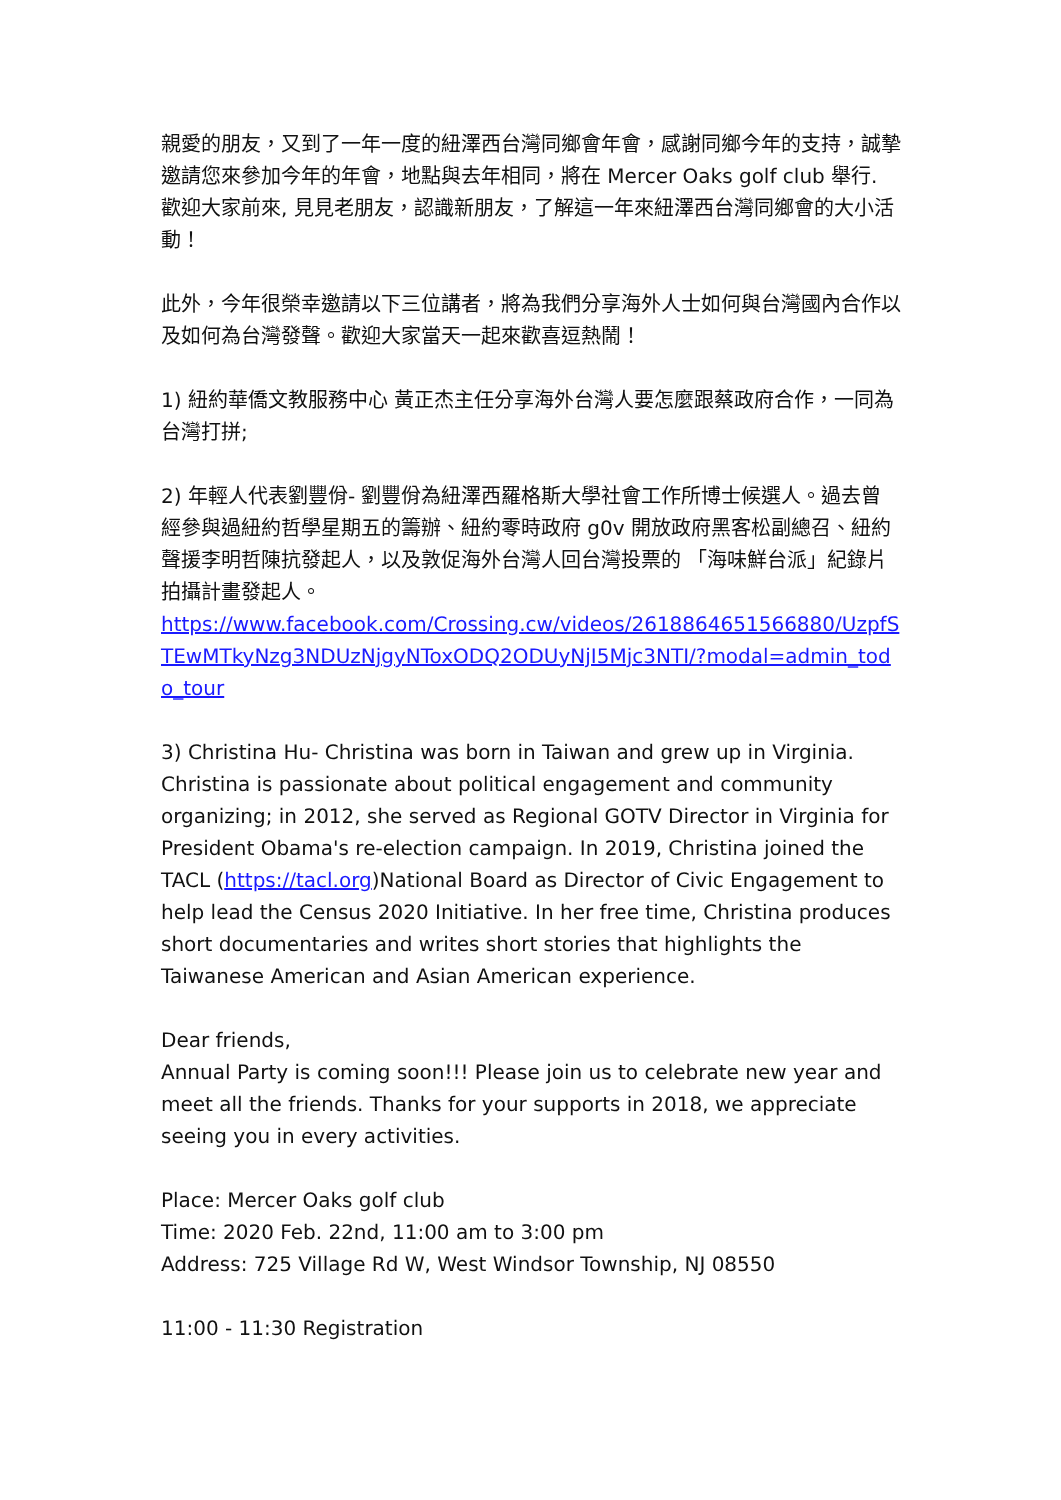親愛的朋友，又到了一年一度的紐澤西台灣同鄉會年會，感謝同鄉今年的支持，誠摯邀請您來參加今年的年會，地點與去年相同，將在 Mercer Oaks golf club 舉行. 歡迎大家前來, 見見老朋友，認識新朋友，了解這一年來紐澤西台灣同鄉會的大小活動！
此外，今年很榮幸邀請以下三位講者，將為我們分享海外人士如何與台灣國內合作以及如何為台灣發聲。歡迎大家當天一起來歡喜逗熱鬧！
1) 紐約華僑文教服務中心 黃正杰主任分享海外台灣人要怎麼跟蔡政府合作，一同為台灣打拼;
2) 年輕人代表劉豐佾- 劉豐佾為紐澤西羅格斯大學社會工作所博士候選人。過去曾經參與過紐約哲學星期五的籌辦、紐約零時政府 g0v 開放政府黑客松副總召、紐約聲援李明哲陳抗發起人，以及敦促海外台灣人回台灣投票的 「海味鮮台派」紀錄片拍攝計畫發起人。
https://www.facebook.com/Crossing.cw/videos/2618864651566880/UzpfSTEwMTkyNzg3NDUzNjgyNToxODQ2ODUyNjI5Mjc3NTI/?modal=admin_todo_tour
3) Christina Hu- Christina was born in Taiwan and grew up in Virginia. Christina is passionate about political engagement and community organizing; in 2012, she served as Regional GOTV Director in Virginia for President Obama's re-election campaign. In 2019, Christina joined the TACL (https://tacl.org)National Board as Director of Civic Engagement to help lead the Census 2020 Initiative. In her free time, Christina produces short documentaries and writes short stories that highlights the Taiwanese American and Asian American experience.
Dear friends,
Annual Party is coming soon!!! Please join us to celebrate new year and meet all the friends. Thanks for your supports in 2018, we appreciate seeing you in every activities.
Place: Mercer Oaks golf club
Time: 2020 Feb. 22nd, 11:00 am to 3:00 pm
Address: 725 Village Rd W, West Windsor Township, NJ 08550
11:00 - 11:30 Registration